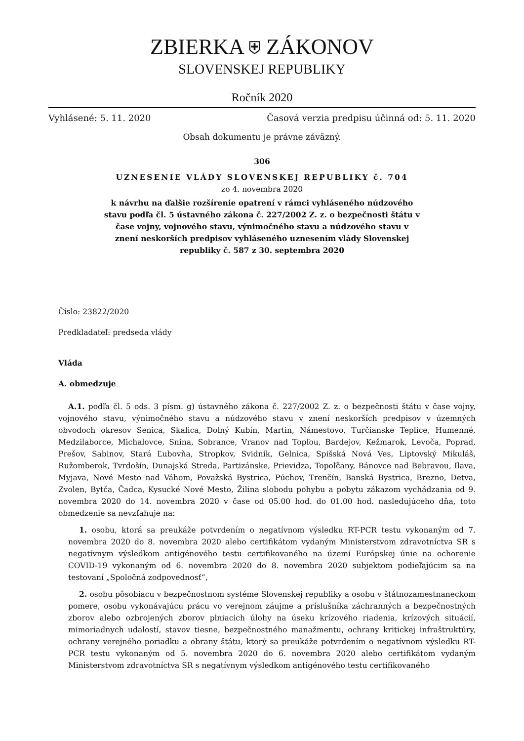ZBIERKA ⛨ ZÁKONOV
SLOVENSKEJ REPUBLIKY
Ročník 2020
Vyhlásené: 5. 11. 2020 Časová verzia predpisu účinná od: 5. 11. 2020
Obsah dokumentu je právne záväzný.
306
UZNESENIE VLÁDY SLOVENSKEJ REPUBLIKY č. 704
zo 4. novembra 2020
k návrhu na ďalšie rozšírenie opatrení v rámci vyhláseného núdzového stavu podľa čl. 5 ústavného zákona č. 227/2002 Z. z. o bezpečnosti štátu v čase vojny, vojnového stavu, výnimočného stavu a núdzového stavu v znení neskorších predpisov vyhláseného uznesením vlády Slovenskej republiky č. 587 z 30. septembra 2020
Číslo: 23822/2020
Predkladateľ: predseda vlády
Vláda
A. obmedzuje
A.1. podľa čl. 5 ods. 3 písm. g) ústavného zákona č. 227/2002 Z. z. o bezpečnosti štátu v čase vojny, vojnového stavu, výnimočného stavu a núdzového stavu v znení neskorších predpisov v územných obvodoch okresov Senica, Skalica, Dolný Kubín, Martin, Námestovo, Turčianske Teplice, Humenné, Medzilaborce, Michalovce, Snina, Sobrance, Vranov nad Topľou, Bardejov, Kežmarok, Levoča, Poprad, Prešov, Sabinov, Stará Ľubovňa, Stropkov, Svidník, Gelnica, Spišská Nová Ves, Liptovský Mikuláš, Ružomberok, Tvrdošín, Dunajská Streda, Partizánske, Prievidza, Topoľčany, Bánovce nad Bebravou, Ilava, Myjava, Nové Mesto nad Váhom, Považská Bystrica, Púchov, Trenčín, Banská Bystrica, Brezno, Detva, Zvolen, Bytča, Čadca, Kysucké Nové Mesto, Žilina slobodu pohybu a pobytu zákazom vychádzania od 9. novembra 2020 do 14. novembra 2020 v čase od 05.00 hod. do 01.00 hod. nasledujúceho dňa, toto obmedzenie sa nevzťahuje na:
1. osobu, ktorá sa preukáže potvrdením o negatívnom výsledku RT-PCR testu vykonaným od 7. novembra 2020 do 8. novembra 2020 alebo certifikátom vydaným Ministerstvom zdravotníctva SR s negatívnym výsledkom antigénového testu certifikovaného na území Európskej únie na ochorenie COVID-19 vykonaným od 6. novembra 2020 do 8. novembra 2020 subjektom podieľajúcim sa na testovaní „Spoločná zodpovednosť“,
2. osobu pôsobiacu v bezpečnostnom systéme Slovenskej republiky a osobu v štátnozamestnaneckom pomere, osobu vykonávajúcu prácu vo verejnom záujme a príslušníka záchranných a bezpečnostných zborov alebo ozbrojených zborov plniacich úlohy na úseku krízového riadenia, krízových situácií, mimoriadnych udalostí, stavov tiesne, bezpečnostného manažmentu, ochrany kritickej infraštruktúry, ochrany verejného poriadku a obrany štátu, ktorý sa preukáže potvrdením o negatívnom výsledku RT-PCR testu vykonaným od 5. novembra 2020 do 6. novembra 2020 alebo certifikátom vydaným Ministerstvom zdravotníctva SR s negatívnym výsledkom antigénového testu certifikovaného